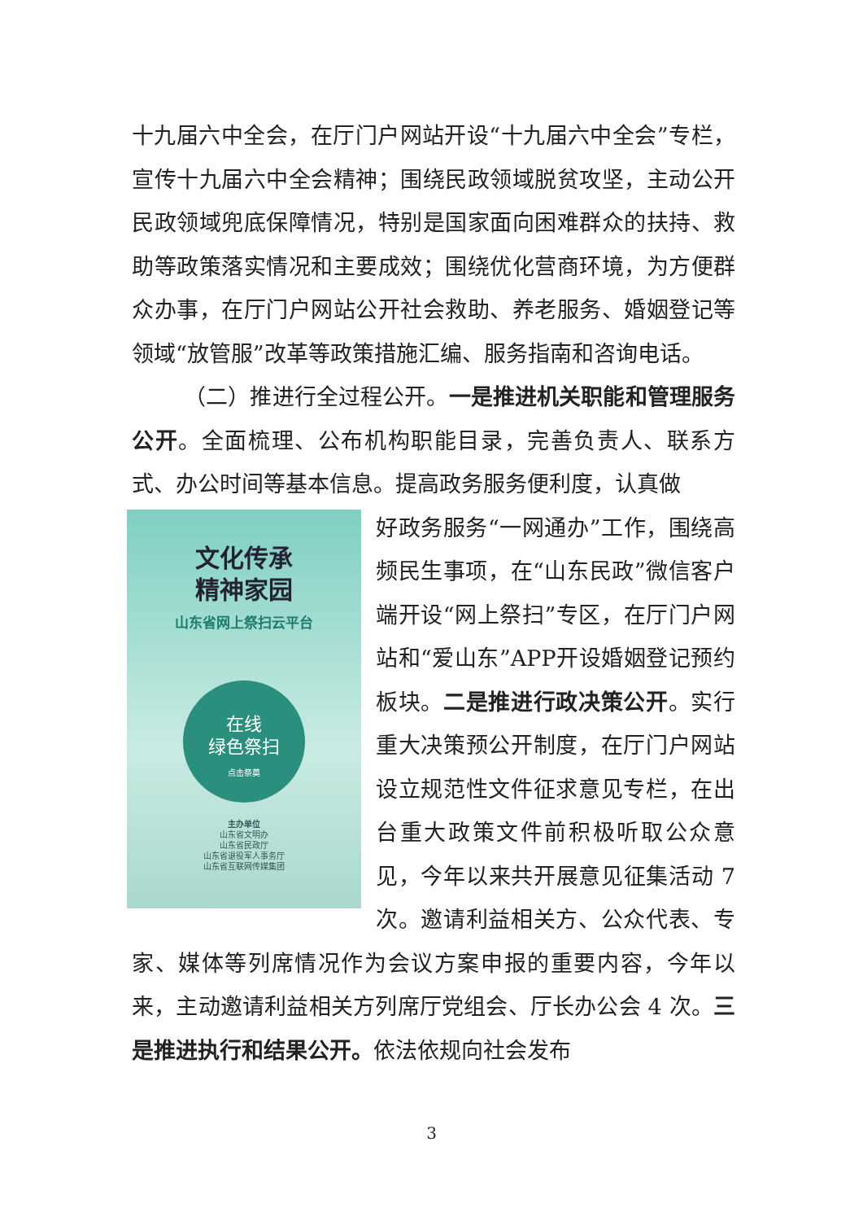十九届六中全会，在厅门户网站开设“十九届六中全会”专栏，宣传十九届六中全会精神；围绕民政领域脱贫攻坚，主动公开民政领域兜底保障情况，特别是国家面向困难群众的扶持、救助等政策落实情况和主要成效；围绕优化营商环境，为方便群众办事，在厅门户网站公开社会救助、养老服务、婚姻登记等领域“放管服”改革等政策措施汇编、服务指南和咨询电话。
（二）推进行全过程公开。一是推进机关职能和管理服务公开。全面梳理、公布机构职能目录，完善负责人、联系方式、办公时间等基本信息。提高政务服务便利度，认真做
文化传承
精神家园
山东省网上祭扫云平台
在线
绿色祭扫
点击祭奠
主办单位
山东省文明办
山东省民政厅
山东省退役军人事务厅
山东省互联网传媒集团
好政务服务“一网通办”工作，围绕高频民生事项，在“山东民政”微信客户端开设“网上祭扫”专区，在厅门户网站和“爱山东”APP开设婚姻登记预约板块。二是推进行政决策公开。实行重大决策预公开制度，在厅门户网站设立规范性文件征求意见专栏，在出台重大政策文件前积极听取公众意见，今年以来共开展意见征集活动 7 次。邀请利益相关方、公众代表、专家、媒体等列席情况作为会议方案申报的重要内容，今年以来，主动邀请利益相关方列席厅党组会、厅长办公会 4 次。三是推进执行和结果公开。依法依规向社会发布
3